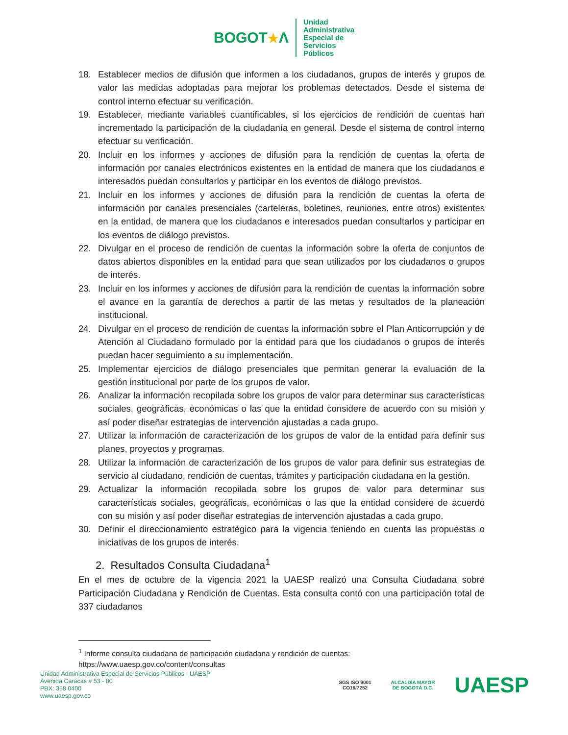BOGOT★Λ
Unidad
Administrativa
Especial de
Servicios
Públicos
18. Establecer medios de difusión que informen a los ciudadanos, grupos de interés y grupos de valor las medidas adoptadas para mejorar los problemas detectados. Desde el sistema de control interno efectuar su verificación.
19. Establecer, mediante variables cuantificables, si los ejercicios de rendición de cuentas han incrementado la participación de la ciudadanía en general. Desde el sistema de control interno efectuar su verificación.
20. Incluir en los informes y acciones de difusión para la rendición de cuentas la oferta de información por canales electrónicos existentes en la entidad de manera que los ciudadanos e interesados puedan consultarlos y participar en los eventos de diálogo previstos.
21. Incluir en los informes y acciones de difusión para la rendición de cuentas la oferta de información por canales presenciales (carteleras, boletines, reuniones, entre otros) existentes en la entidad, de manera que los ciudadanos e interesados puedan consultarlos y participar en los eventos de diálogo previstos.
22. Divulgar en el proceso de rendición de cuentas la información sobre la oferta de conjuntos de datos abiertos disponibles en la entidad para que sean utilizados por los ciudadanos o grupos de interés.
23. Incluir en los informes y acciones de difusión para la rendición de cuentas la información sobre el avance en la garantía de derechos a partir de las metas y resultados de la planeación institucional.
24. Divulgar en el proceso de rendición de cuentas la información sobre el Plan Anticorrupción y de Atención al Ciudadano formulado por la entidad para que los ciudadanos o grupos de interés puedan hacer seguimiento a su implementación.
25. Implementar ejercicios de diálogo presenciales que permitan generar la evaluación de la gestión institucional por parte de los grupos de valor.
26. Analizar la información recopilada sobre los grupos de valor para determinar sus características sociales, geográficas, económicas o las que la entidad considere de acuerdo con su misión y así poder diseñar estrategias de intervención ajustadas a cada grupo.
27. Utilizar la información de caracterización de los grupos de valor de la entidad para definir sus planes, proyectos y programas.
28. Utilizar la información de caracterización de los grupos de valor para definir sus estrategias de servicio al ciudadano, rendición de cuentas, trámites y participación ciudadana en la gestión.
29. Actualizar la información recopilada sobre los grupos de valor para determinar sus características sociales, geográficas, económicas o las que la entidad considere de acuerdo con su misión y así poder diseñar estrategias de intervención ajustadas a cada grupo.
30. Definir el direccionamiento estratégico para la vigencia teniendo en cuenta las propuestas o iniciativas de los grupos de interés.
2. Resultados Consulta Ciudadana<sup>1</sup>
En el mes de octubre de la vigencia 2021 la UAESP realizó una Consulta Ciudadana sobre Participación Ciudadana y Rendición de Cuentas. Esta consulta contó con una participación total de 337 ciudadanos
<sup>1</sup> Informe consulta ciudadana de participación ciudadana y rendición de cuentas:
https://www.uaesp.gov.co/content/consultas
Unidad Administrativa Especial de Servicios Públicos - UAESP
Avenida Caracas # 53 - 80
PBX: 358 0400
www.uaesp.gov.co
SGS ISO 9001
CO16/7252
ALCALDÍA MAYOR
DE BOGOTÁ D.C.
UAESP